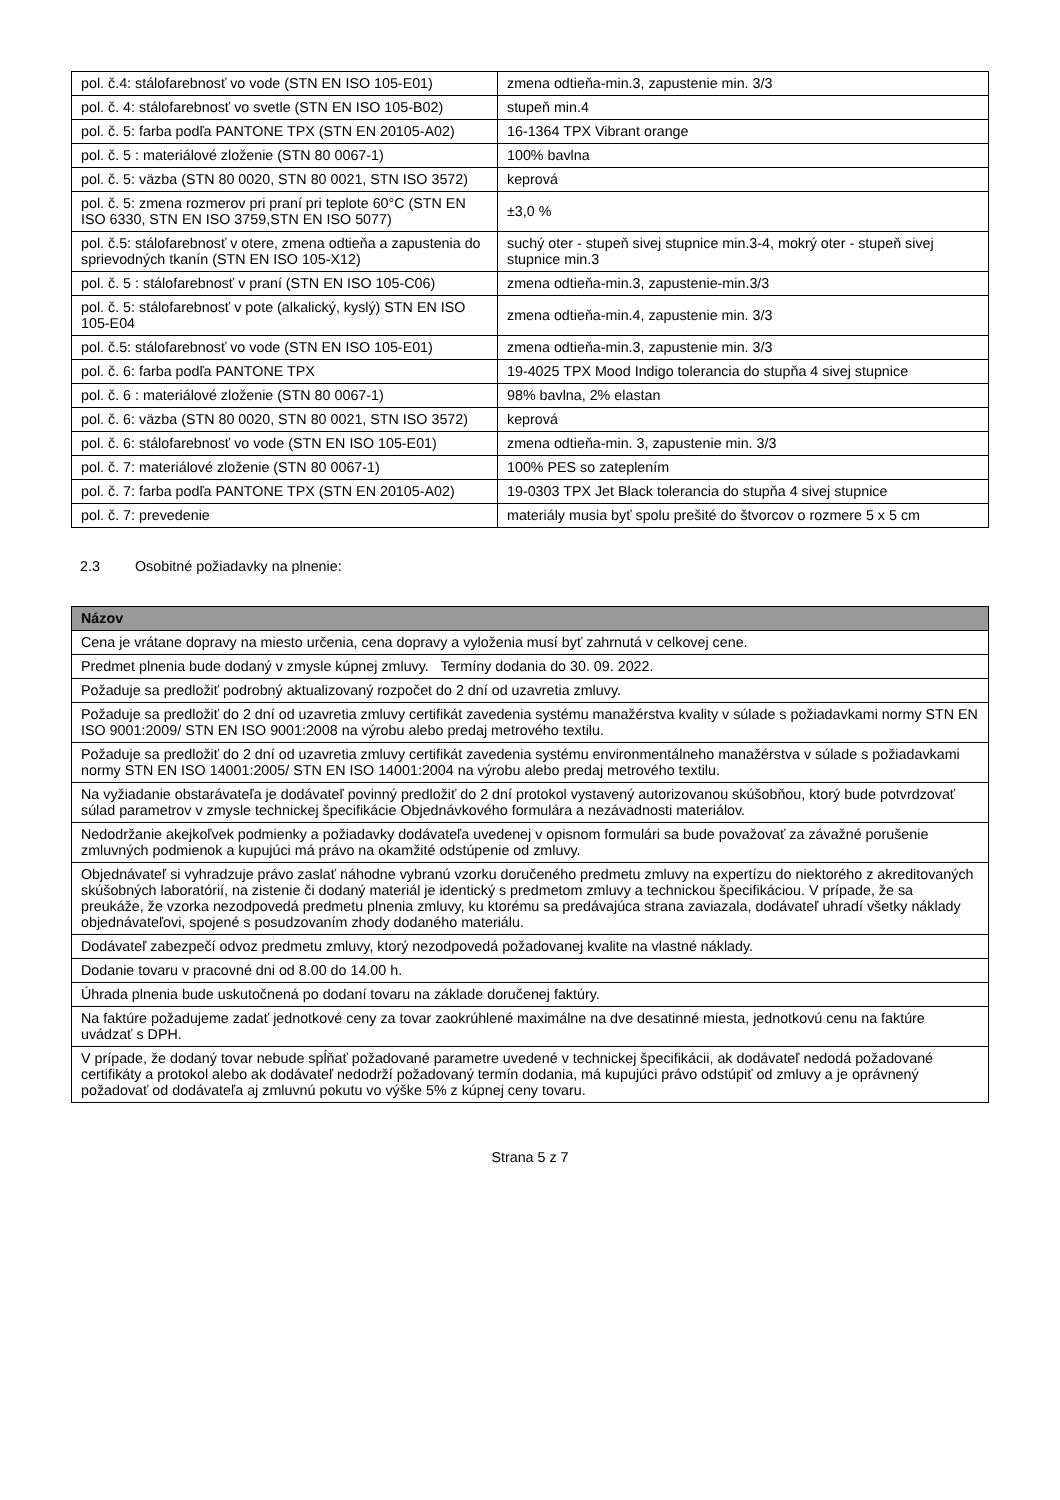| pol. č.4: stálofarebnosť vo vode (STN EN ISO 105-E01) | zmena odtieňa-min.3, zapustenie min. 3/3 |
| pol. č. 4: stálofarebnosť vo svetle (STN EN ISO 105-B02) | stupeň min.4 |
| pol. č. 5: farba podľa PANTONE TPX (STN EN 20105-A02) | 16-1364 TPX Vibrant orange |
| pol. č. 5 : materiálové zloženie (STN 80 0067-1) | 100% bavlna |
| pol. č. 5: väzba (STN 80 0020, STN 80 0021, STN ISO 3572) | keprová |
| pol. č. 5: zmena rozmerov pri praní pri teplote 60°C (STN EN ISO 6330, STN EN ISO 3759,STN EN ISO 5077) | ±3,0 % |
| pol. č.5: stálofarebnosť v otere, zmena odtieňa a zapustenia do sprievodných tkanín (STN EN ISO 105-X12) | suchý oter - stupeň sivej stupnice min.3-4, mokrý oter - stupeň sivej stupnice min.3 |
| pol. č. 5 : stálofarebnosť v praní (STN EN ISO 105-C06) | zmena odtieňa-min.3, zapustenie-min.3/3 |
| pol. č. 5: stálofarebnosť v pote (alkalický, kyslý) STN EN ISO 105-E04 | zmena odtieňa-min.4, zapustenie min. 3/3 |
| pol. č.5: stálofarebnosť vo vode (STN EN ISO 105-E01) | zmena odtieňa-min.3, zapustenie min. 3/3 |
| pol. č. 6: farba podľa PANTONE TPX | 19-4025 TPX Mood Indigo tolerancia do stupňa 4 sivej stupnice |
| pol. č. 6 : materiálové zloženie (STN 80 0067-1) | 98% bavlna, 2% elastan |
| pol. č. 6: väzba (STN 80 0020, STN 80 0021, STN ISO 3572) | keprová |
| pol. č. 6: stálofarebnosť vo vode (STN EN ISO 105-E01) | zmena odtieňa-min. 3, zapustenie min. 3/3 |
| pol. č. 7: materiálové zloženie (STN 80 0067-1) | 100% PES so zateplením |
| pol. č. 7: farba podľa PANTONE TPX (STN EN 20105-A02) | 19-0303 TPX Jet Black tolerancia do stupňa 4 sivej stupnice |
| pol. č. 7: prevedenie | materiály musia byť spolu prešité do štvorcov o rozmere 5 x 5 cm |
2.3 Osobitné požiadavky na plnenie:
| Názov |
| --- |
| Cena je vrátane dopravy na miesto určenia, cena dopravy a vyloženia musí byť zahrnutá v celkovej cene. |
| Predmet plnenia bude dodaný v zmysle kúpnej zmluvy. Termíny dodania do 30. 09. 2022. |
| Požaduje sa predložiť podrobný aktualizovaný rozpočet do 2 dní od uzavretia zmluvy. |
| Požaduje sa predložiť do 2 dní od uzavretia zmluvy certifikát zavedenia systému manažérstva kvality v súlade s požiadavkami normy STN EN ISO 9001:2009/ STN EN ISO 9001:2008 na výrobu alebo predaj metrového textilu. |
| Požaduje sa predložiť do 2 dní od uzavretia zmluvy certifikát zavedenia systému environmentálneho manažérstva v súlade s požiadavkami normy STN EN ISO 14001:2005/ STN EN ISO 14001:2004 na výrobu alebo predaj metrového textilu. |
| Na vyžiadanie obstarávateľa je dodávateľ povinný predložiť do 2 dní protokol vystavený autorizovanou skúšobňou, ktorý bude potvrdzovať súlad parametrov v zmysle technickej špecifikácie Objednávkového formulára a nezávadnosti materiálov. |
| Nedodržanie akejkoľvek podmienky a požiadavky dodávateľa uvedenej v opisnom formulári sa bude považovať za závažné porušenie zmluvných podmienok a kupujúci má právo na okamžité odstúpenie od zmluvy. |
| Objednávateľ si vyhradzuje právo zaslať náhodne vybranú vzorku doručeného predmetu zmluvy na expertízu do niektorého z akreditovaných skúšobných laboratórií, na zistenie či dodaný materiál je identický s predmetom zmluvy a technickou špecifikáciou. V prípade, že sa preukáže, že vzorka nezodpovedá predmetu plnenia zmluvy, ku ktorému sa predávajúca strana zaviazala, dodávateľ uhradí všetky náklady objednávateľovi, spojené s posudzovaním zhody dodaného materiálu. |
| Dodávateľ zabezpečí odvoz predmetu zmluvy, ktorý nezodpovedá požadovanej kvalite na vlastné náklady. |
| Dodanie tovaru v pracovné dni od 8.00 do 14.00 h. |
| Úhrada plnenia bude uskutočnená po dodaní tovaru na základe doručenej faktúry. |
| Na faktúre požadujeme zadať jednotkové ceny za tovar zaokrúhlené maximálne na dve desatinné miesta, jednotkovú cenu na faktúre uvádzať s DPH. |
| V prípade, že dodaný tovar nebude spĺňať požadované parametre uvedené v technickej špecifikácii, ak dodávateľ nedodá požadované certifikáty a protokol alebo ak dodávateľ nedodrží požadovaný termín dodania, má kupujúci právo odstúpiť od zmluvy a je oprávnený požadovať od dodávateľa aj zmluvnú pokutu vo výške 5% z kúpnej ceny tovaru. |
Strana 5 z 7